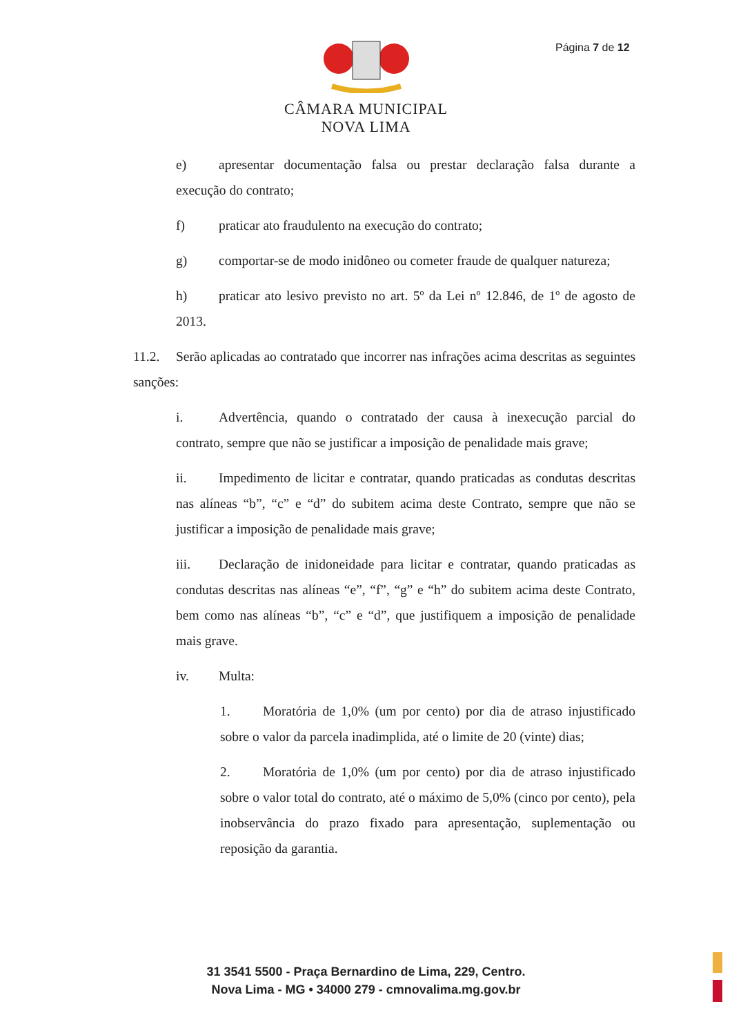Página 7 de 12
CÂMARA MUNICIPAL
NOVA LIMA
e) apresentar documentação falsa ou prestar declaração falsa durante a execução do contrato;
f) praticar ato fraudulento na execução do contrato;
g) comportar-se de modo inidôneo ou cometer fraude de qualquer natureza;
h) praticar ato lesivo previsto no art. 5º da Lei nº 12.846, de 1º de agosto de 2013.
11.2. Serão aplicadas ao contratado que incorrer nas infrações acima descritas as seguintes sanções:
i. Advertência, quando o contratado der causa à inexecução parcial do contrato, sempre que não se justificar a imposição de penalidade mais grave;
ii. Impedimento de licitar e contratar, quando praticadas as condutas descritas nas alíneas “b”, “c” e “d” do subitem acima deste Contrato, sempre que não se justificar a imposição de penalidade mais grave;
iii. Declaração de inidoneidade para licitar e contratar, quando praticadas as condutas descritas nas alíneas “e”, “f”, “g” e “h” do subitem acima deste Contrato, bem como nas alíneas “b”, “c” e “d”, que justifiquem a imposição de penalidade mais grave.
iv. Multa:
1. Moratória de 1,0% (um por cento) por dia de atraso injustificado sobre o valor da parcela inadimplida, até o limite de 20 (vinte) dias;
2. Moratória de 1,0% (um por cento) por dia de atraso injustificado sobre o valor total do contrato, até o máximo de 5,0% (cinco por cento), pela inobservância do prazo fixado para apresentação, suplementação ou reposição da garantia.
31 3541 5500 - Praça Bernardino de Lima, 229, Centro.
Nova Lima - MG • 34000 279 - cmnovalima.mg.gov.br